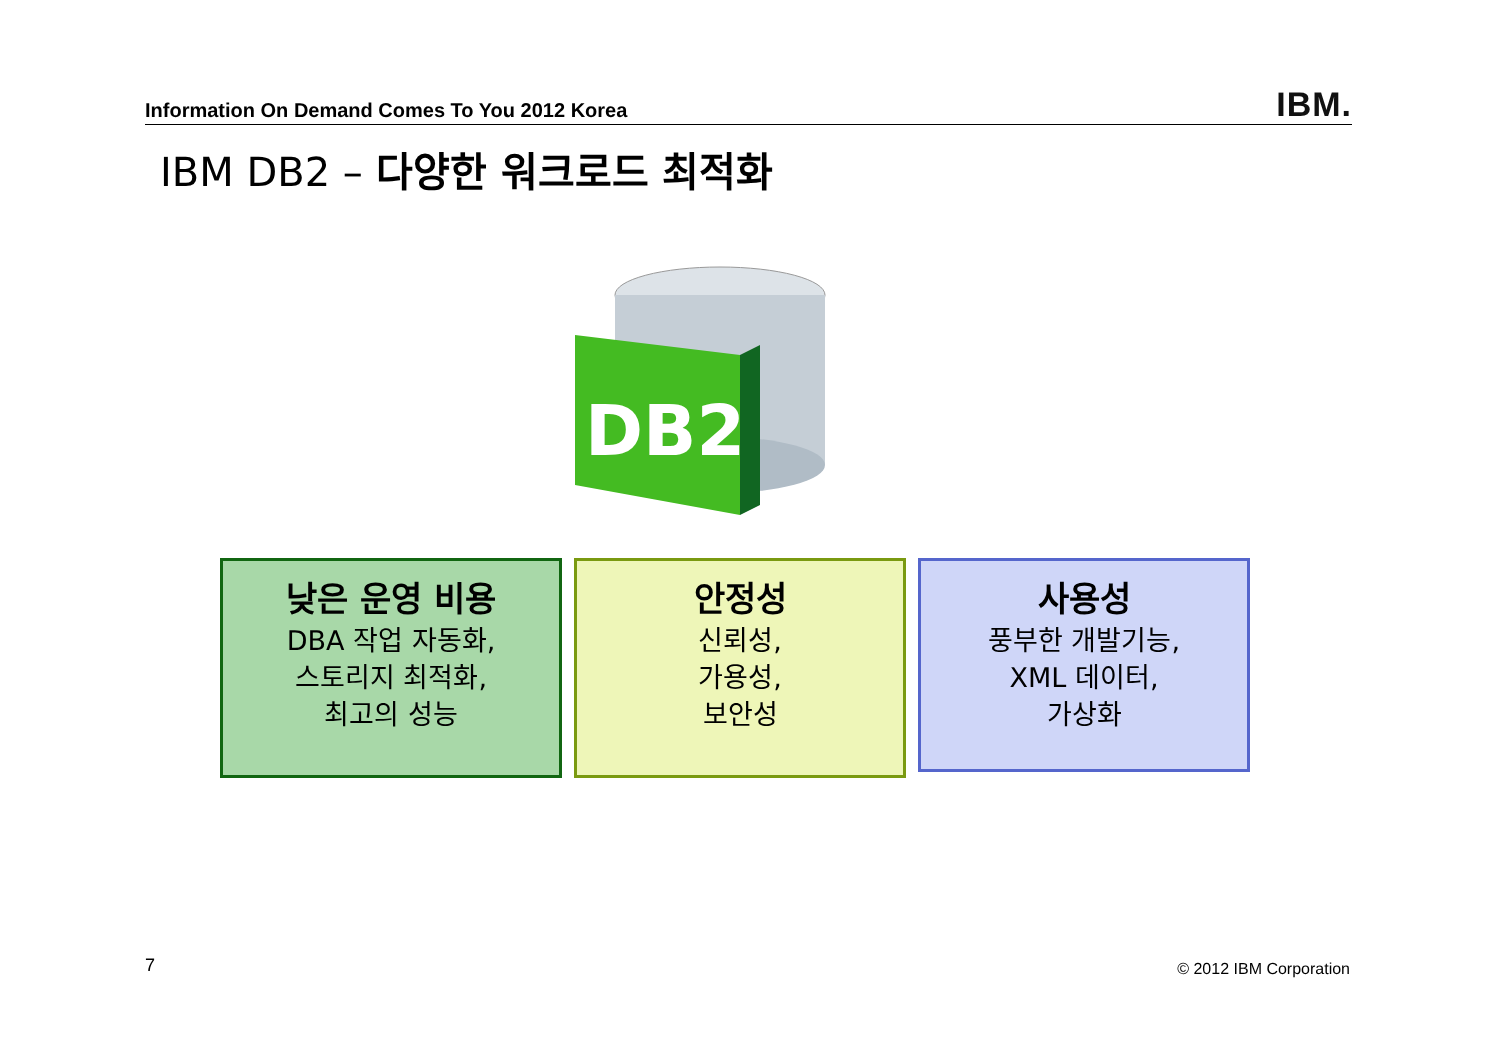Information On Demand Comes To You 2012 Korea IBM.
IBM DB2 – 다양한 워크로드 최적화
DB2
낮은 운영 비용
DBA 작업 자동화,
스토리지 최적화,
최고의 성능
안정성
신뢰성,
가용성,
보안성
사용성
풍부한 개발기능,
XML 데이터,
가상화
7 © 2012 IBM Corporation